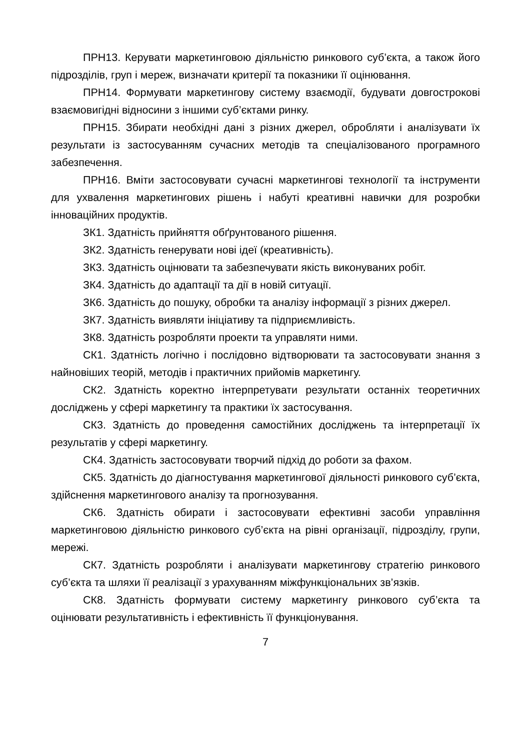ПРН13. Керувати маркетинговою діяльністю ринкового суб’єкта, а також його підрозділів, груп і мереж, визначати критерії та показники її оцінювання.
ПРН14. Формувати маркетингову систему взаємодії, будувати довгострокові взаємовигідні відносини з іншими суб’єктами ринку.
ПРН15. Збирати необхідні дані з різних джерел, обробляти і аналізувати їх результати із застосуванням сучасних методів та спеціалізованого програмного забезпечення.
ПРН16. Вміти застосовувати сучасні маркетингові технології та інструменти для ухвалення маркетингових рішень і набуті креативні навички для розробки інноваційних продуктів.
ЗК1. Здатність прийняття обґрунтованого рішення.
ЗК2. Здатність генерувати нові ідеї (креативність).
ЗК3. Здатність оцінювати та забезпечувати якість виконуваних робіт.
ЗК4. Здатність до адаптації та дії в новій ситуації.
ЗК6. Здатність до пошуку, обробки та аналізу інформації з різних джерел.
ЗК7. Здатність виявляти ініціативу та підприємливість.
ЗК8. Здатність розробляти проекти та управляти ними.
СК1. Здатність логічно і послідовно відтворювати та застосовувати знання з найновіших теорій, методів і практичних прийомів маркетингу.
СК2. Здатність коректно інтерпретувати результати останніх теоретичних досліджень у сфері маркетингу та практики їх застосування.
СК3. Здатність до проведення самостійних досліджень та інтерпретації їх результатів у сфері маркетингу.
СК4. Здатність застосовувати творчий підхід до роботи за фахом.
СК5. Здатність до діагностування маркетингової діяльності ринкового суб’єкта, здійснення маркетингового аналізу та прогнозування.
СК6. Здатність обирати і застосовувати ефективні засоби управління маркетинговою діяльністю ринкового суб’єкта на рівні організації, підрозділу, групи, мережі.
СК7. Здатність розробляти і аналізувати маркетингову стратегію ринкового суб’єкта та шляхи її реалізації з урахуванням міжфункціональних зв’язків.
СК8. Здатність формувати систему маркетингу ринкового суб’єкта та оцінювати результативність і ефективність її функціонування.
7